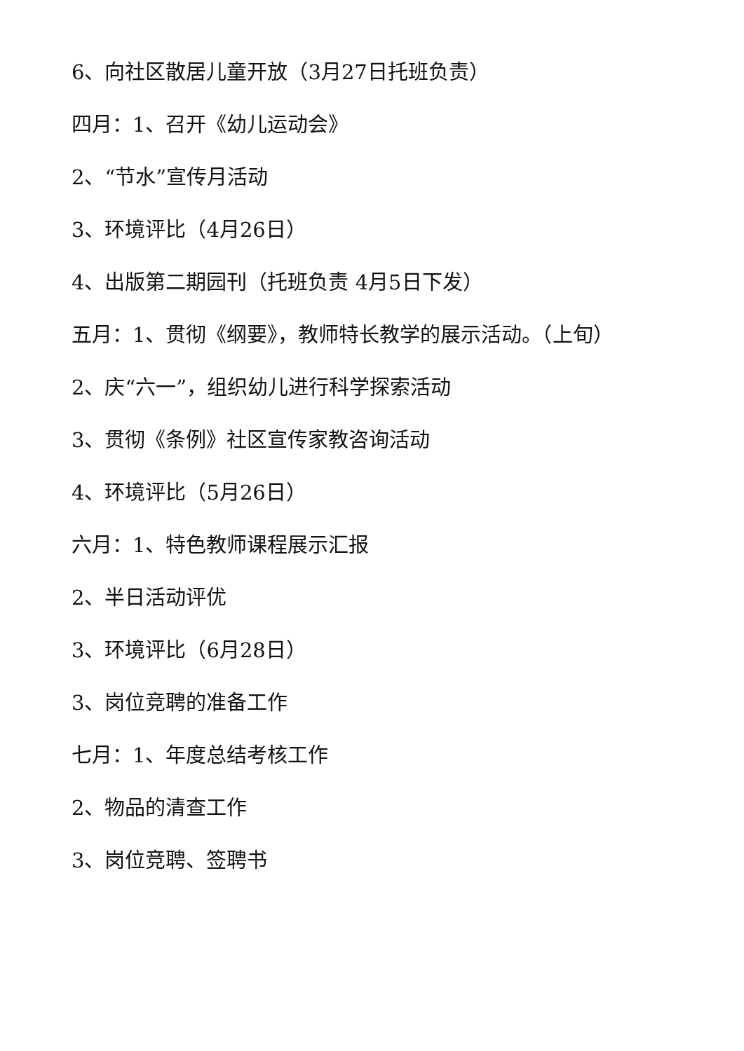6、向社区散居儿童开放（3月27日托班负责）
四月：1、召开《幼儿运动会》
2、“节水”宣传月活动
3、环境评比（4月26日）
4、出版第二期园刊（托班负责 4月5日下发）
五月：1、贯彻《纲要》，教师特长教学的展示活动。（上旬）
2、庆“六一”，组织幼儿进行科学探索活动
3、贯彻《条例》社区宣传家教咨询活动
4、环境评比（5月26日）
六月：1、特色教师课程展示汇报
2、半日活动评优
3、环境评比（6月28日）
3、岗位竞聘的准备工作
七月：1、年度总结考核工作
2、物品的清查工作
3、岗位竞聘、签聘书